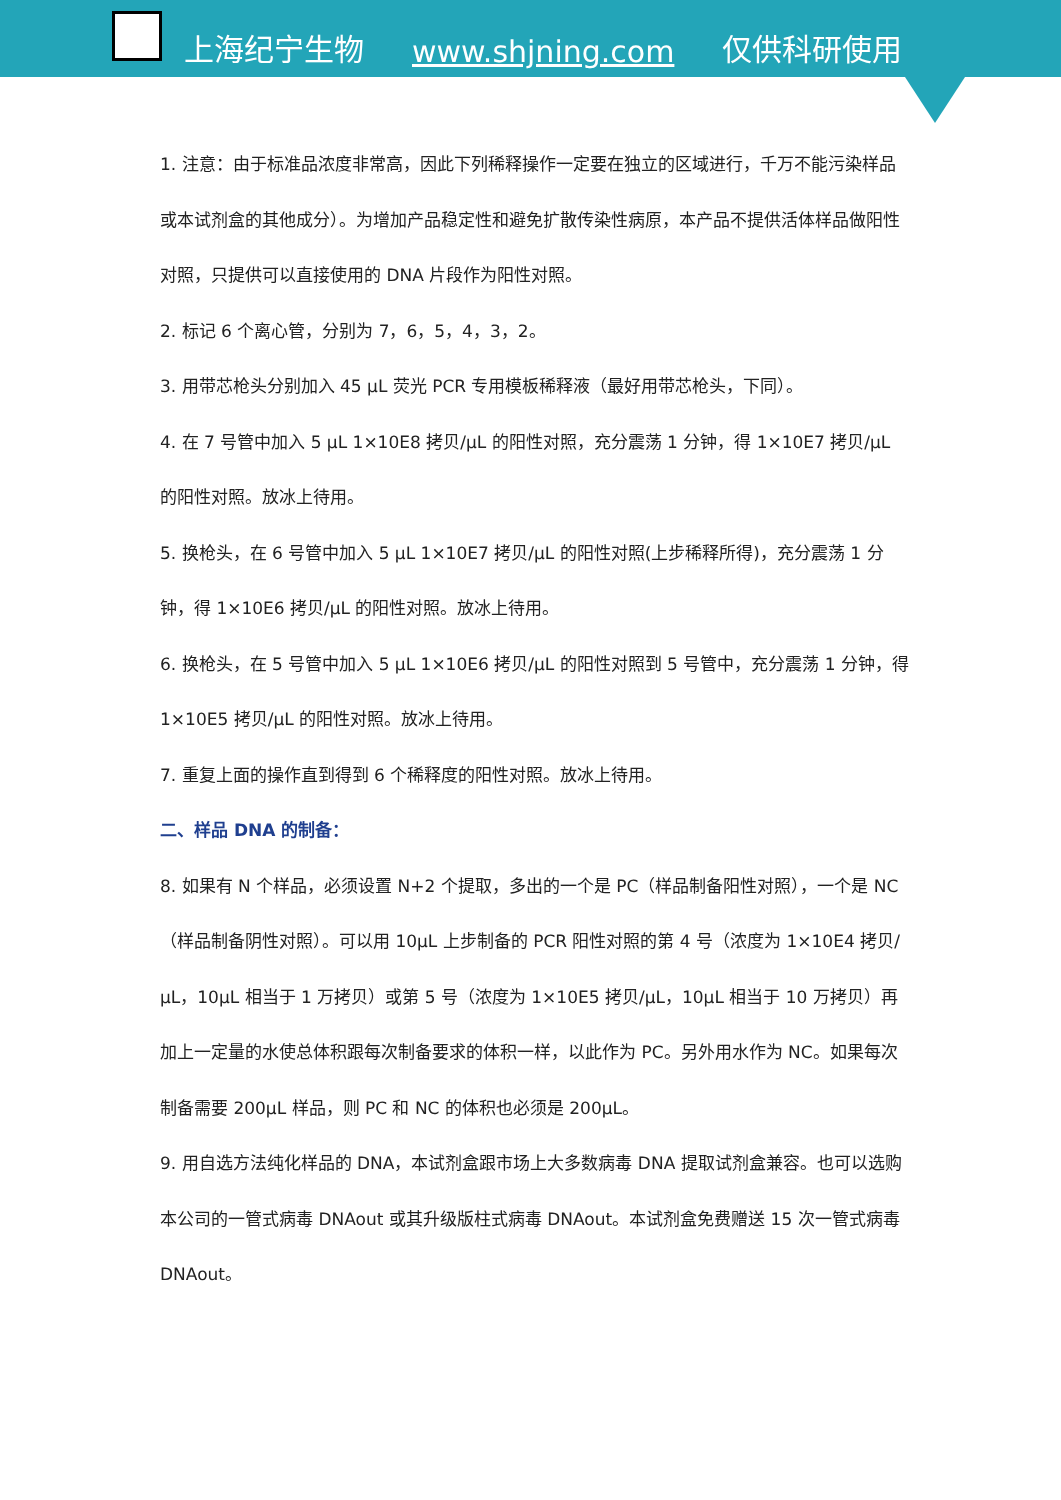上海纪宁生物 www.shjning.com 仅供科研使用
1. 注意：由于标准品浓度非常高，因此下列稀释操作一定要在独立的区域进行，千万不能污染样品或本试剂盒的其他成分）。为增加产品稳定性和避免扩散传染性病原，本产品不提供活体样品做阳性对照，只提供可以直接使用的 DNA 片段作为阳性对照。
2. 标记 6 个离心管，分别为 7，6，5，4，3，2。
3. 用带芯枪头分别加入 45 μL 荧光 PCR 专用模板稀释液（最好用带芯枪头，下同）。
4. 在 7 号管中加入 5 μL 1×10E8 拷贝/μL 的阳性对照，充分震荡 1 分钟，得 1×10E7 拷贝/μL 的阳性对照。放冰上待用。
5. 换枪头，在 6 号管中加入 5 μL 1×10E7 拷贝/μL 的阳性对照(上步稀释所得)，充分震荡 1 分钟，得 1×10E6 拷贝/μL 的阳性对照。放冰上待用。
6. 换枪头，在 5 号管中加入 5 μL 1×10E6 拷贝/μL 的阳性对照到 5 号管中，充分震荡 1 分钟，得 1×10E5 拷贝/μL 的阳性对照。放冰上待用。
7. 重复上面的操作直到得到 6 个稀释度的阳性对照。放冰上待用。
二、样品 DNA 的制备：
8. 如果有 N 个样品，必须设置 N+2 个提取，多出的一个是 PC（样品制备阳性对照），一个是 NC（样品制备阴性对照）。可以用 10μL 上步制备的 PCR 阳性对照的第 4 号（浓度为 1×10E4 拷贝/μL，10μL 相当于 1 万拷贝）或第 5 号（浓度为 1×10E5 拷贝/μL，10μL 相当于 10 万拷贝）再加上一定量的水使总体积跟每次制备要求的体积一样，以此作为 PC。另外用水作为 NC。如果每次制备需要 200μL 样品，则 PC 和 NC 的体积也必须是 200μL。
9. 用自选方法纯化样品的 DNA，本试剂盒跟市场上大多数病毒 DNA 提取试剂盒兼容。也可以选购本公司的一管式病毒 DNAout 或其升级版柱式病毒 DNAout。本试剂盒免费赠送 15 次一管式病毒 DNAout。